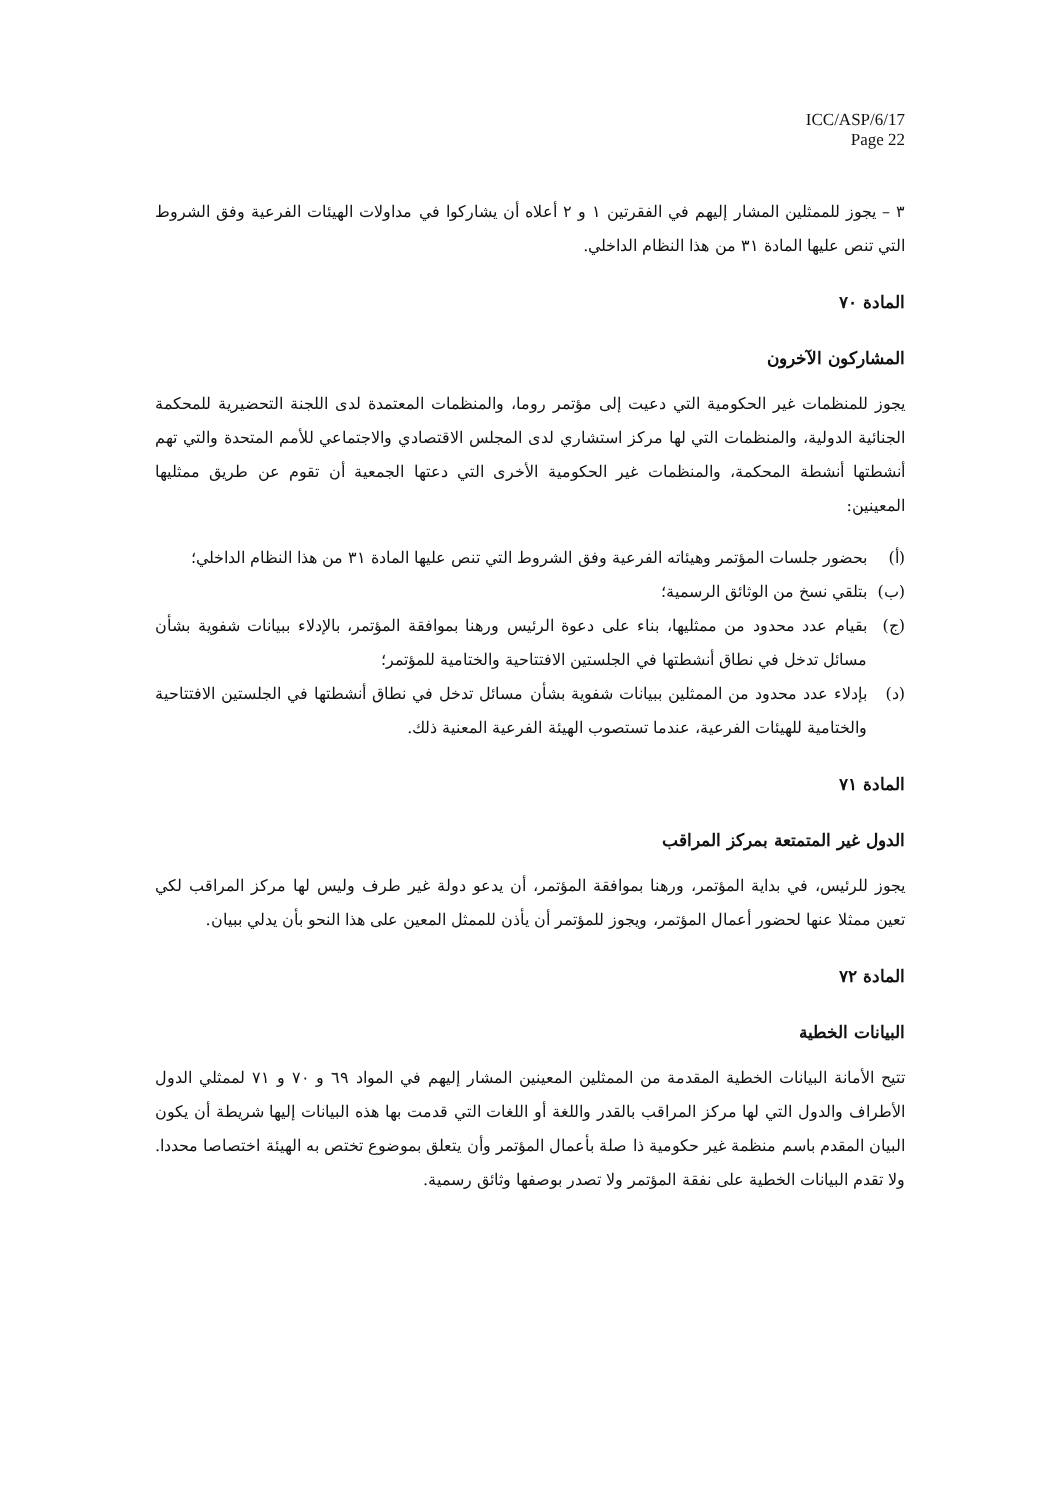ICC/ASP/6/17
Page 22
٣ – يجوز للممثلين المشار إليهم في الفقرتين ١ و ٢ أعلاه أن يشاركوا في مداولات الهيئات الفرعية وفق الشروط التي تنص عليها المادة ٣١ من هذا النظام الداخلي.
المادة ٧٠
المشاركون الآخرون
يجوز للمنظمات غير الحكومية التي دعيت إلى مؤتمر روما، والمنظمات المعتمدة لدى اللجنة التحضيرية للمحكمة الجنائية الدولية، والمنظمات التي لها مركز استشاري لدى المجلس الاقتصادي والاجتماعي للأمم المتحدة والتي تهم أنشطتها أنشطة المحكمة، والمنظمات غير الحكومية الأخرى التي دعتها الجمعية أن تقوم عن طريق ممثليها المعينين:
(أ) بحضور جلسات المؤتمر وهيئاته الفرعية وفق الشروط التي تنص عليها المادة ٣١ من هذا النظام الداخلي؛
(ب) بتلقي نسخ من الوثائق الرسمية؛
(ج) بقيام عدد محدود من ممثليها، بناء على دعوة الرئيس ورهنا بموافقة المؤتمر، بالإدلاء ببيانات شفوية بشأن مسائل تدخل في نطاق أنشطتها في الجلستين الافتتاحية والختامية للمؤتمر؛
(د) بإدلاء عدد محدود من الممثلين ببيانات شفوية بشأن مسائل تدخل في نطاق أنشطتها في الجلستين الافتتاحية والختامية للهيئات الفرعية، عندما تستصوب الهيئة الفرعية المعنية ذلك.
المادة ٧١
الدول غير المتمتعة بمركز المراقب
يجوز للرئيس، في بداية المؤتمر، ورهنا بموافقة المؤتمر، أن يدعو دولة غير طرف وليس لها مركز المراقب لكي تعين ممثلا عنها لحضور أعمال المؤتمر، ويجوز للمؤتمر أن يأذن للممثل المعين على هذا النحو بأن يدلي ببيان.
المادة ٧٢
البيانات الخطية
تتيح الأمانة البيانات الخطية المقدمة من الممثلين المعينين المشار إليهم في المواد ٦٩ و ٧٠ و ٧١ لممثلي الدول الأطراف والدول التي لها مركز المراقب بالقدر واللغة أو اللغات التي قدمت بها هذه البيانات إليها شريطة أن يكون البيان المقدم باسم منظمة غير حكومية ذا صلة بأعمال المؤتمر وأن يتعلق بموضوع تختص به الهيئة اختصاصا محددا. ولا تقدم البيانات الخطية على نفقة المؤتمر ولا تصدر بوصفها وثائق رسمية.